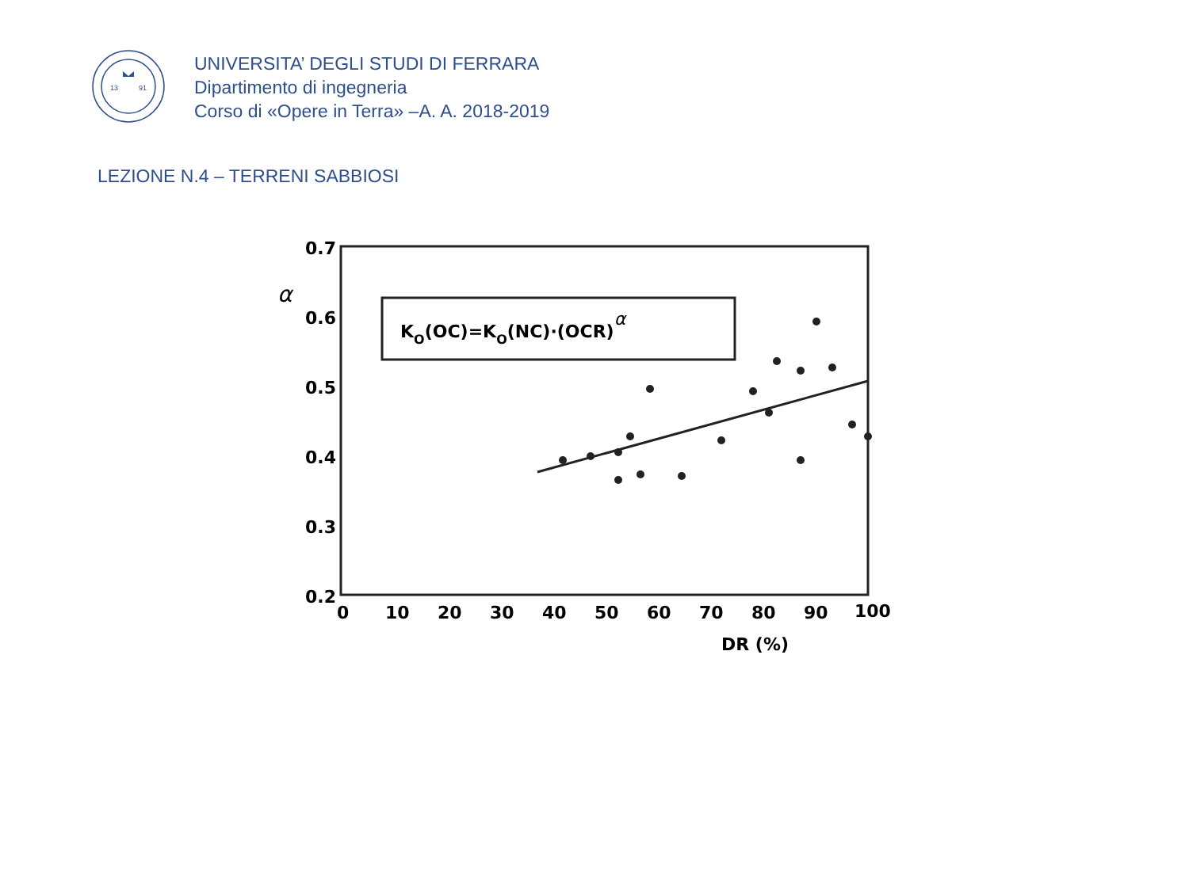13
91
UNIVERSITA’ DEGLI STUDI DI FERRARA
Dipartimento di ingegneria
Corso di «Opere in Terra» –A. A. 2018-2019
LEZIONE N.4 – TERRENI SABBIOSI
0.7
α
0.6
0.5
0.4
0.3
0.2
0
10
20
30
40
50
60
70
80
90
100
DR (%)
KO(OC)=KO(NC)·(OCR)α